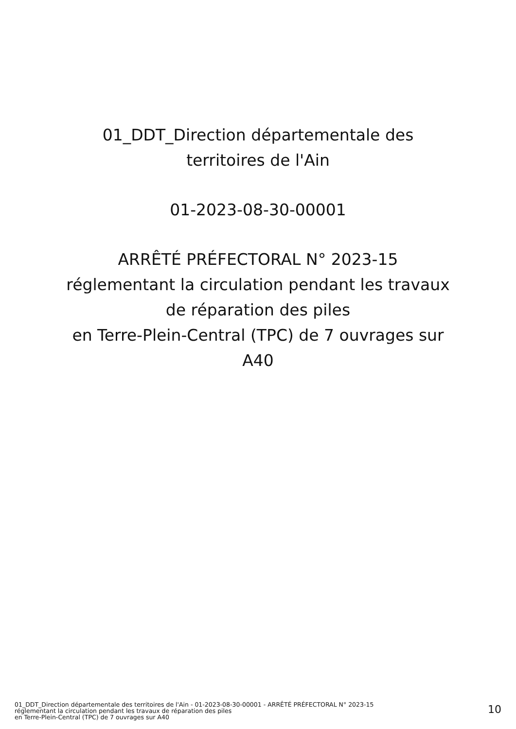01_DDT_Direction départementale des
territoires de l'Ain
01-2023-08-30-00001
ARRÊTÉ PRÉFECTORAL N° 2023-15
réglementant la circulation pendant les travaux
de réparation des piles
en Terre-Plein-Central (TPC) de 7 ouvrages sur
A40
01_DDT_Direction départementale des territoires de l'Ain - 01-2023-08-30-00001 - ARRÊTÉ PRÉFECTORAL N° 2023-15
réglementant la circulation pendant les travaux de réparation des piles
en Terre-Plein-Central (TPC) de 7 ouvrages sur A40
10